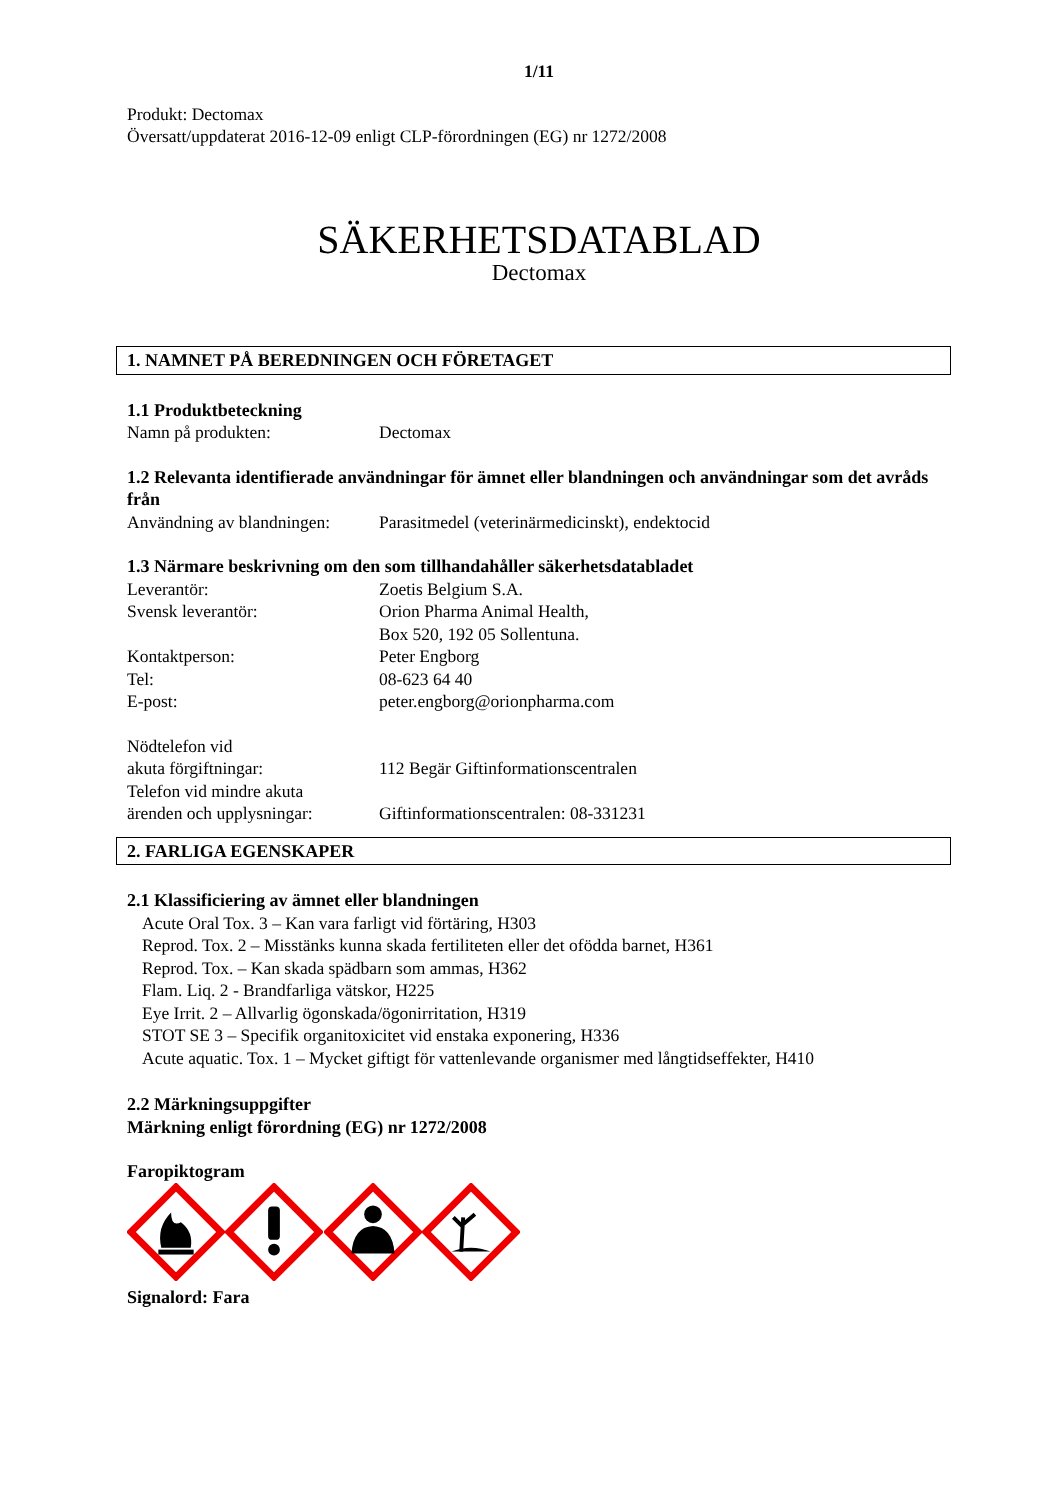1/11
Produkt: Dectomax
Översatt/uppdaterat 2016-12-09 enligt CLP-förordningen (EG) nr 1272/2008
SÄKERHETSDATABLAD
Dectomax
1. NAMNET PÅ BEREDNINGEN OCH FÖRETAGET
1.1 Produktbeteckning
Namn på produkten: Dectomax
1.2 Relevanta identifierade användningar för ämnet eller blandningen och användningar som det avråds från
Användning av blandningen:
Parasitmedel (veterinärmedicinskt), endektocid
1.3 Närmare beskrivning om den som tillhandahåller säkerhetsdatabladet
Leverantör: Zoetis Belgium S.A.
Svensk leverantör: Orion Pharma Animal Health,
Box 520, 192 05 Sollentuna.
Kontaktperson: Peter Engborg
Tel: 08-623 64 40
E-post: peter.engborg@orionpharma.com
Nödtelefon vid
akuta förgiftningar:
112 Begär Giftinformationscentralen
Telefon vid mindre akuta
ärenden och upplysningar:
Giftinformationscentralen: 08-331231
2. FARLIGA EGENSKAPER
2.1 Klassificiering av ämnet eller blandningen
Acute Oral Tox. 3 – Kan vara farligt vid förtäring, H303
Reprod. Tox. 2 – Misstänks kunna skada fertiliteten eller det ofödda barnet, H361
Reprod. Tox. – Kan skada spädbarn som ammas, H362
Flam. Liq. 2 - Brandfarliga vätskor, H225
Eye Irrit. 2 – Allvarlig ögonskada/ögonirritation, H319
STOT SE 3 – Specifik organitoxicitet vid enstaka exponering, H336
Acute aquatic. Tox. 1 – Mycket giftigt för vattenlevande organismer med långtidseffekter, H410
2.2 Märkningsuppgifter
Märkning enligt förordning (EG) nr 1272/2008
Faropiktogram
Signalord: Fara